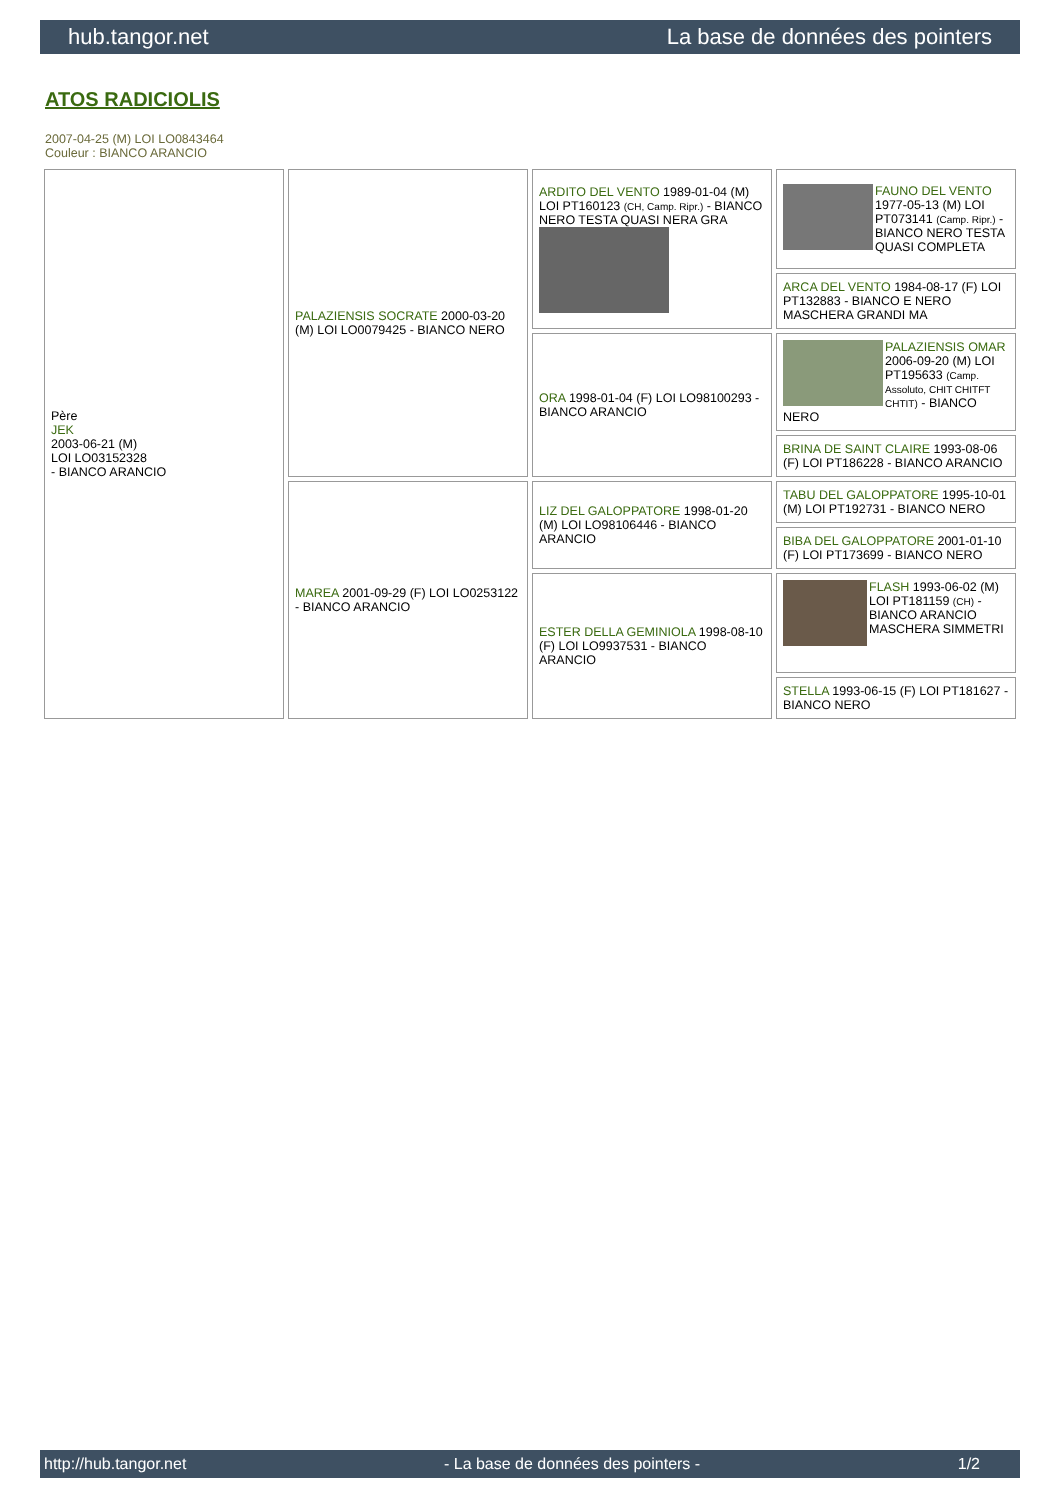hub.tangor.net La base de données des pointers
ATOS RADICIOLIS
2007-04-25 (M) LOI LO0843464
Couleur : BIANCO ARANCIO
| Père JEK 2003-06-21 (M) LOI LO03152328 - BIANCO ARANCIO | PALAZIENSIS SOCRATE 2000-03-20 (M) LOI LO0079425 - BIANCO NERO | ARDITO DEL VENTO 1989-01-04 (M) LOI PT160123 (CH, Camp. Ripr.) - BIANCO NERO TESTA QUASI NERA GRA | FAUNO DEL VENTO 1977-05-13 (M) LOI PT073141 (Camp. Ripr.) - BIANCO NERO TESTA QUASI COMPLETA |
| | | | ARCA DEL VENTO 1984-08-17 (F) LOI PT132883 - BIANCO E NERO MASCHERA GRANDI MA |
| | | ORA 1998-01-04 (F) LOI LO98100293 - BIANCO ARANCIO | PALAZIENSIS OMAR 2006-09-20 (M) LOI PT195633 (Camp. Assoluto, CHIT CHITFT CHTIT) - BIANCO NERO |
| | | | BRINA DE SAINT CLAIRE 1993-08-06 (F) LOI PT186228 - BIANCO ARANCIO |
| | MAREA 2001-09-29 (F) LOI LO0253122 - BIANCO ARANCIO | LIZ DEL GALOPPATORE 1998-01-20 (M) LOI LO98106446 - BIANCO ARANCIO | TABU DEL GALOPPATORE 1995-10-01 (M) LOI PT192731 - BIANCO NERO |
| | | | BIBA DEL GALOPPATORE 2001-01-10 (F) LOI PT173699 - BIANCO NERO |
| | | ESTER DELLA GEMINIOLA 1998-08-10 (F) LOI LO9937531 - BIANCO ARANCIO | FLASH 1993-06-02 (M) LOI PT181159 (CH) - BIANCO ARANCIO MASCHERA SIMMETRI |
| | | | STELLA 1993-06-15 (F) LOI PT181627 - BIANCO NERO |
http://hub.tangor.net - La base de données des pointers - 1/2